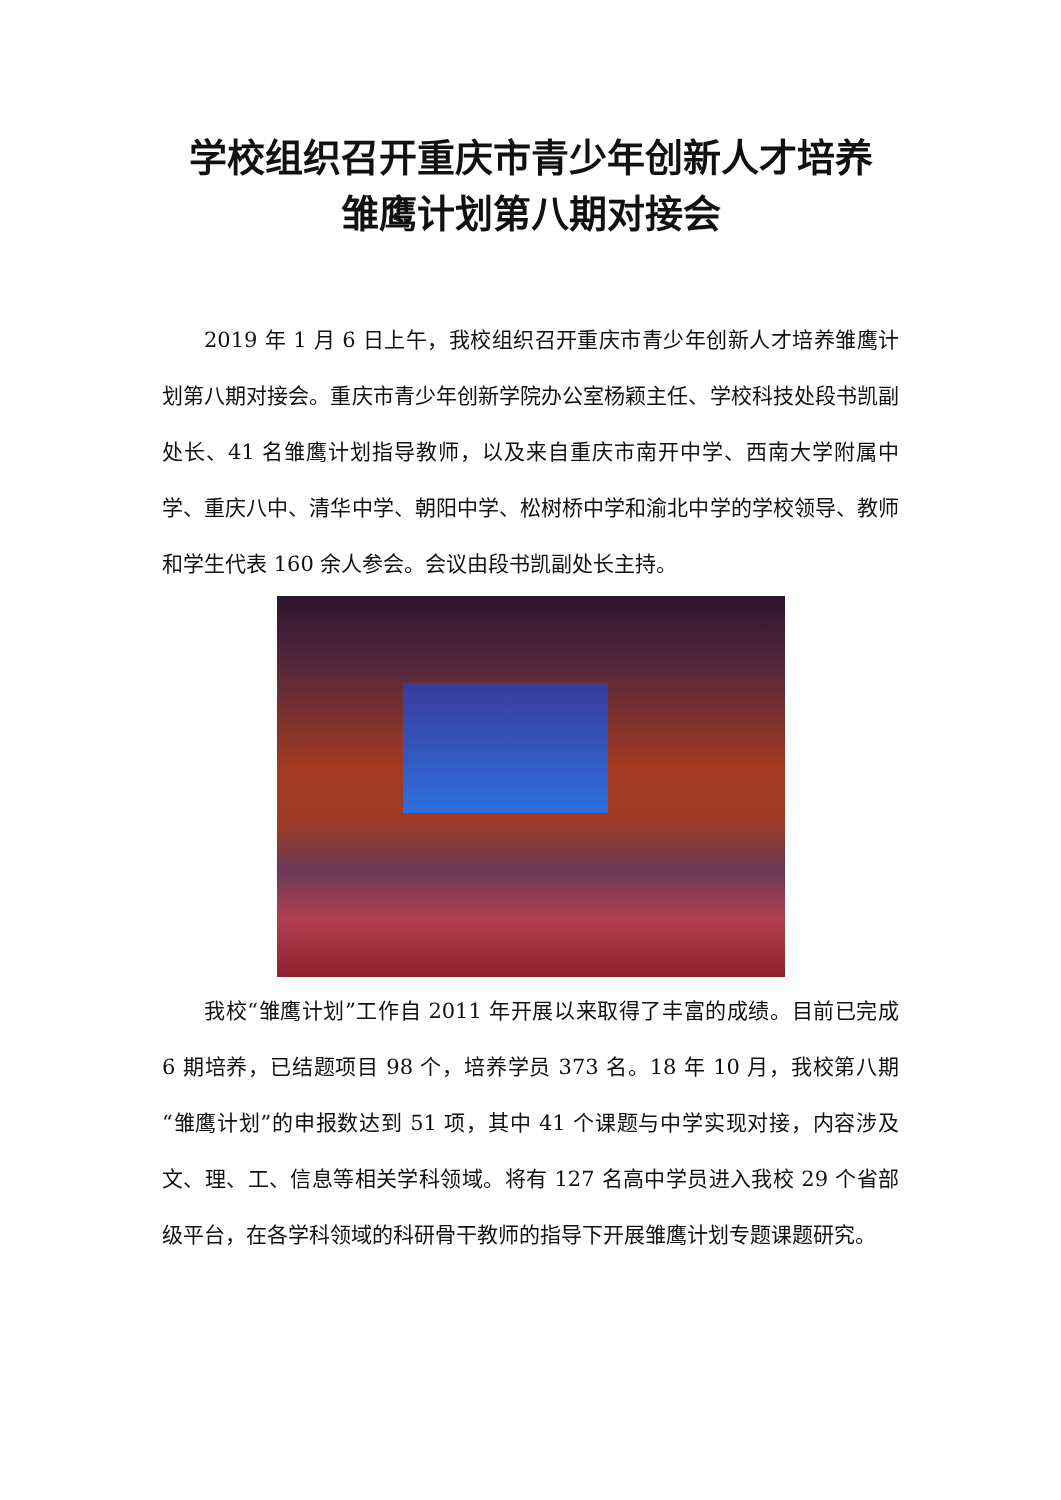学校组织召开重庆市青少年创新人才培养
雏鹰计划第八期对接会
2019 年 1 月 6 日上午，我校组织召开重庆市青少年创新人才培养雏鹰计划第八期对接会。重庆市青少年创新学院办公室杨颖主任、学校科技处段书凯副处长、41 名雏鹰计划指导教师，以及来自重庆市南开中学、西南大学附属中学、重庆八中、清华中学、朝阳中学、松树桥中学和渝北中学的学校领导、教师和学生代表 160 余人参会。会议由段书凯副处长主持。
我校“雏鹰计划”工作自 2011 年开展以来取得了丰富的成绩。目前已完成 6 期培养，已结题项目 98 个，培养学员 373 名。18 年 10 月，我校第八期“雏鹰计划”的申报数达到 51 项，其中 41 个课题与中学实现对接，内容涉及文、理、工、信息等相关学科领域。将有 127 名高中学员进入我校 29 个省部级平台，在各学科领域的科研骨干教师的指导下开展雏鹰计划专题课题研究。